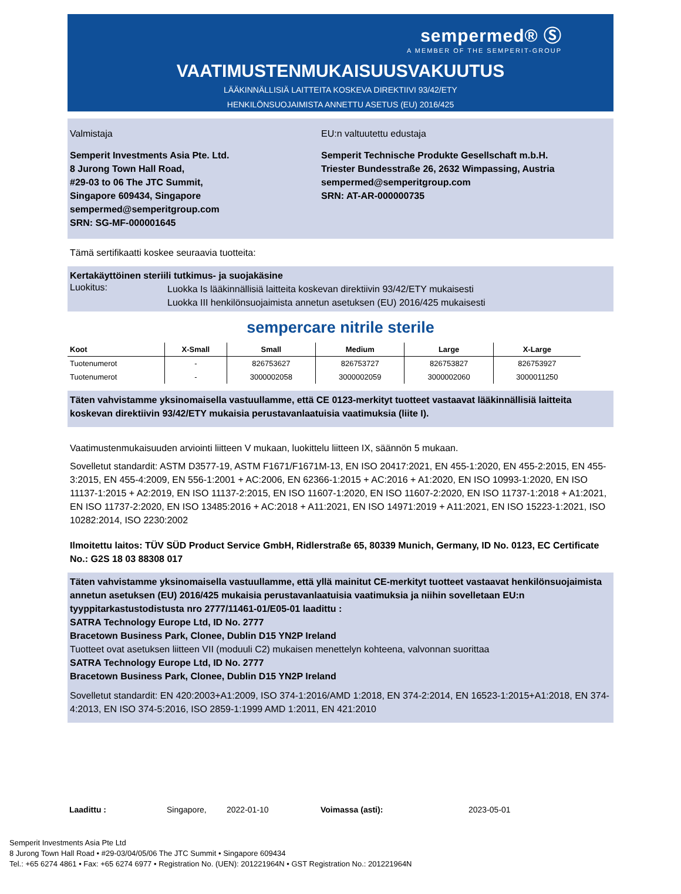sempermed® Ⓢ
A MEMBER OF THE SEMPERIT-GROUP
VAATIMUSTENMUKAISUUSVAKUUTUS
LÄÄKINNÄLLISIÄ LAITTEITA KOSKEVA DIREKTIIVI 93/42/ETY
HENKILÖNSUOJAIMISTA ANNETTU ASETUS (EU) 2016/425
Valmistaja
Semperit Investments Asia Pte. Ltd.
8 Jurong Town Hall Road,
#29-03 to 06 The JTC Summit,
Singapore 609434, Singapore
sempermed@semperitgroup.com
SRN: SG-MF-000001645
EU:n valtuutettu edustaja
Semperit Technische Produkte Gesellschaft m.b.H.
Triester Bundesstraße 26, 2632 Wimpassing, Austria
sempermed@semperitgroup.com
SRN: AT-AR-000000735
Tämä sertifikaatti koskee seuraavia tuotteita:
Kertakäyttöinen steriili tutkimus- ja suojakäsine
Luokitus:
Luokka Is lääkinnällisiä laitteita koskevan direktiivin 93/42/ETY mukaisesti
Luokka III henkilönsuojaimista annetun asetuksen (EU) 2016/425 mukaisesti
sempercare nitrile sterile
| Koot | X-Small | Small | Medium | Large | X-Large |
| --- | --- | --- | --- | --- | --- |
| Tuotenumerot | - | 826753627 | 826753727 | 826753827 | 826753927 |
| Tuotenumerot | - | 3000002058 | 3000002059 | 3000002060 | 3000011250 |
Täten vahvistamme yksinomaisella vastuullamme, että CE 0123-merkityt tuotteet vastaavat lääkinnällisiä laitteita koskevan direktiivin 93/42/ETY mukaisia perustavanlaatuisia vaatimuksia (liite I).
Vaatimustenmukaisuuden arviointi liitteen V mukaan, luokittelu liitteen IX, säännön 5 mukaan.
Sovelletut standardit: ASTM D3577-19, ASTM F1671/F1671M-13, EN ISO 20417:2021, EN 455-1:2020, EN 455-2:2015, EN 455-3:2015, EN 455-4:2009, EN 556-1:2001 + AC:2006, EN 62366-1:2015 + AC:2016 + A1:2020, EN ISO 10993-1:2020, EN ISO 11137-1:2015 + A2:2019, EN ISO 11137-2:2015, EN ISO 11607-1:2020, EN ISO 11607-2:2020, EN ISO 11737-1:2018 + A1:2021, EN ISO 11737-2:2020, EN ISO 13485:2016 + AC:2018 + A11:2021, EN ISO 14971:2019 + A11:2021, EN ISO 15223-1:2021, ISO 10282:2014, ISO 2230:2002
Ilmoitettu laitos: TÜV SÜD Product Service GmbH, Ridlerstraße 65, 80339 Munich, Germany, ID No. 0123, EC Certificate No.: G2S 18 03 88308 017
Täten vahvistamme yksinomaisella vastuullamme, että yllä mainitut CE-merkityt tuotteet vastaavat henkilönsuojaimista annetun asetuksen (EU) 2016/425 mukaisia perustavanlaatuisia vaatimuksia ja niihin sovelletaan EU:n tyyppitarkastustodistusta nro 2777/11461-01/E05-01 laadittu :
SATRA Technology Europe Ltd, ID No. 2777
Bracetown Business Park, Clonee, Dublin D15 YN2P Ireland
Tuotteet ovat asetuksen liitteen VII (moduuli C2) mukaisen menettelyn kohteena, valvonnan suorittaa
SATRA Technology Europe Ltd, ID No. 2777
Bracetown Business Park, Clonee, Dublin D15 YN2P Ireland
Sovelletut standardit: EN 420:2003+A1:2009, ISO 374-1:2016/AMD 1:2018, EN 374-2:2014, EN 16523-1:2015+A1:2018, EN 374-4:2013, EN ISO 374-5:2016, ISO 2859-1:1999 AMD 1:2011, EN 421:2010
Laadittu : Singapore, 2022-01-10 Voimassa (asti): 2023-05-01
Semperit Investments Asia Pte Ltd
8 Jurong Town Hall Road • #29-03/04/05/06 The JTC Summit • Singapore 609434
Tel.: +65 6274 4861 • Fax: +65 6274 6977 • Registration No. (UEN): 201221964N • GST Registration No.: 201221964N